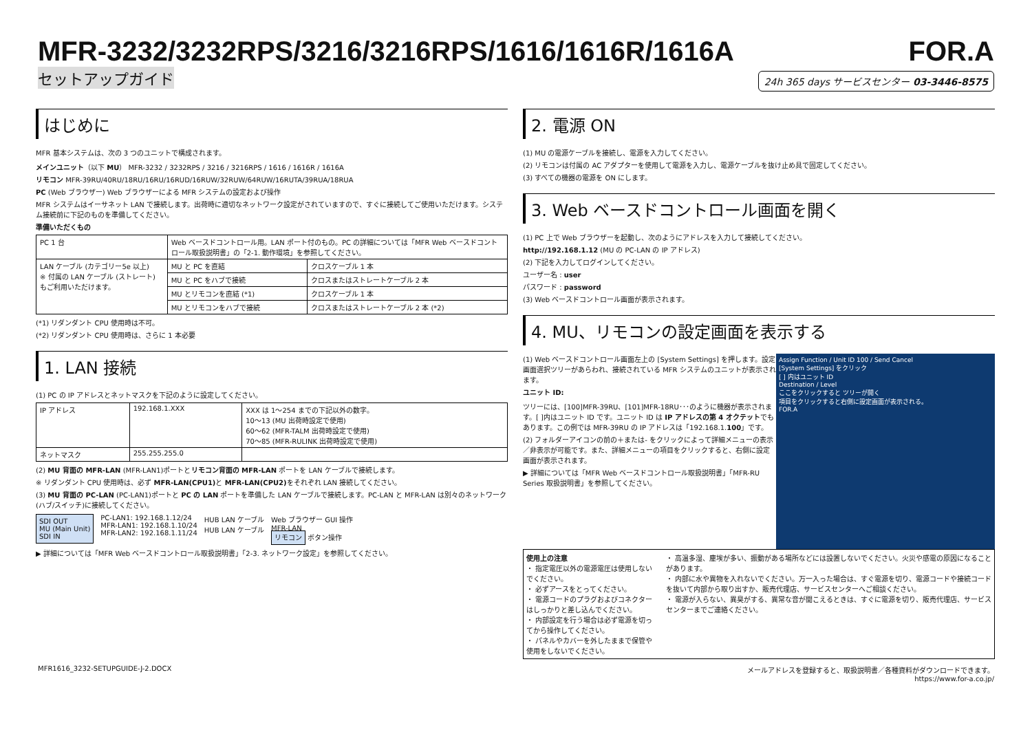MFR-3232/3232RPS/3216/3216RPS/1616/1616R/1616A
セットアップガイド
FOR.A
24h 365 days サービスセンター 03-3446-8575
はじめに
MFR 基本システムは、次の 3 つのユニットで構成されます。
メインユニット（以下 MU） MFR-3232 / 3232RPS / 3216 / 3216RPS / 1616 / 1616R / 1616A
リモコン MFR-39RU/40RU/18RU/16RU/16RUD/16RUW/32RUW/64RUW/16RUTA/39RUA/18RUA
PC (Web ブラウザー) Web ブラウザーによる MFR システムの設定および操作
MFR システムはイーサネット LAN で接続します。出荷時に適切なネットワーク設定がされていますので、すぐに接続してご使用いただけます。システム接続前に下記のものを準備してください。
準備いただくもの
| PC 1 台 | Web ベースドコントロール用。LAN ポート付のもの。PC の詳細については「MFR Web ベースドコントロール取扱説明書」の「2-1. 動作環境」を参照してください。 | |
| LAN ケーブル (カテゴリー5e 以上) ※ 付属の LAN ケーブル (ストレート) もご利用いただけます。 | MU と PC を直結 | クロスケーブル 1 本 |
| | MU と PC をハブで接続 | クロスまたはストレートケーブル 2 本 |
| | MU とリモコンを直結 (*1) | クロスケーブル 1 本 |
| | MU とリモコンをハブで接続 | クロスまたはストレートケーブル 2 本 (*2) |
(*1) リダンダント CPU 使用時は不可。
(*2) リダンダント CPU 使用時は、さらに 1 本必要
1. LAN 接続
(1) PC の IP アドレスとネットマスクを下記のように設定してください。
| IP アドレス | 192.168.1.XXX | XXX は 1～254 までの下記以外の数字。 10～13 (MU 出荷時設定で使用) 60～62 (MFR-TALM 出荷時設定で使用) 70～85 (MFR-RULINK 出荷時設定で使用) |
| ネットマスク | 255.255.255.0 | |
(2) MU 背面の MFR-LAN (MFR-LAN1)ポートとリモコン背面の MFR-LAN ポートを LAN ケーブルで接続します。
※ リダンダント CPU 使用時は、必ず MFR-LAN(CPU1) と MFR-LAN(CPU2) をそれぞれ LAN 接続してください。
(3) MU 背面の PC-LAN (PC-LAN1)ポートと PC の LAN ポートを準備した LAN ケーブルで接続します。PC-LAN と MFR-LAN は別々のネットワーク(ハブ/スイッチ)に接続してください。
SDI OUT
MU (Main Unit)
SDI IN
PC-LAN1: 192.168.1.12/24
MFR-LAN1: 192.168.1.10/24
MFR-LAN2: 192.168.1.11/24
HUB LAN ケーブル
HUB LAN ケーブル
Web ブラウザー GUI 操作
MFR-LAN
リモコン ボタン操作
▶ 詳細については「MFR Web ベースドコントロール取扱説明書」「2-3. ネットワーク設定」を参照してください。
2. 電源 ON
(1) MU の電源ケーブルを接続し、電源を入力してください。
(2) リモコンは付属の AC アダプターを使用して電源を入力し、電源ケーブルを抜け止め具で固定してください。
(3) すべての機器の電源を ON にします。
3. Web ベースドコントロール画面を開く
(1) PC 上で Web ブラウザーを起動し、次のようにアドレスを入力して接続してください。
http://192.168.1.12 (MU の PC-LAN の IP アドレス)
(2) 下記を入力してログインしてください。
ユーザー名 : user
パスワード : password
(3) Web ベースドコントロール画面が表示されます。
4. MU、リモコンの設定画面を表示する
Assign Function / Unit ID 100 / Send Cancel
[System Settings] をクリック
[ ] 内はユニット ID
Destination / Level
ここをクリックすると ツリーが開く
項目をクリックすると右側に設定画面が表示される。
FOR.A
(1) Web ベースドコントロール画面左上の [System Settings] を押します。設定画面選択ツリーがあらわれ、接続されている MFR システムのユニットが表示されます。
ユニット ID:
ツリーには、[100]MFR-39RU、[101]MFR-18RU･･･のように機器が表示されます。[ ]内はユニット ID です。ユニット ID は IP アドレスの第 4 オクテットでもあります。この例では MFR-39RU の IP アドレスは「192.168.1.100」です。
(2) フォルダーアイコンの前の＋または- をクリックによって詳細メニューの表示／非表示が可能です。また、詳細メニューの項目をクリックすると、右側に設定画面が表示されます。
▶ 詳細については「MFR Web ベースドコントロール取扱説明書」「MFR-RU Series 取扱説明書」を参照してください。
使用上の注意
・ 指定電圧以外の電源電圧は使用しないでください。
・ 必ずアースをとってください。
・ 電源コードのプラグおよびコネクターはしっかりと差し込んでください。
・ 内部設定を行う場合は必ず電源を切ってから操作してください。
・ パネルやカバーを外したままで保管や使用をしないでください。
・ 高温多湿、塵埃が多い、振動がある場所などには設置しないでください。火災や感電の原因になることがあります。
・ 内部に水や異物を入れないでください。万一入った場合は、すぐ電源を切り、電源コードや接続コードを抜いて内部から取り出すか、販売代理店、サービスセンターへご相談ください。
・ 電源が入らない、異臭がする、異常な音が聞こえるときは、すぐに電源を切り、販売代理店、サービスセンターまでご連絡ください。
MFR1616_3232-SETUPGUIDE-J-2.DOCX メールアドレスを登録すると、取扱説明書／各種資料がダウンロードできます。
https://www.for-a.co.jp/